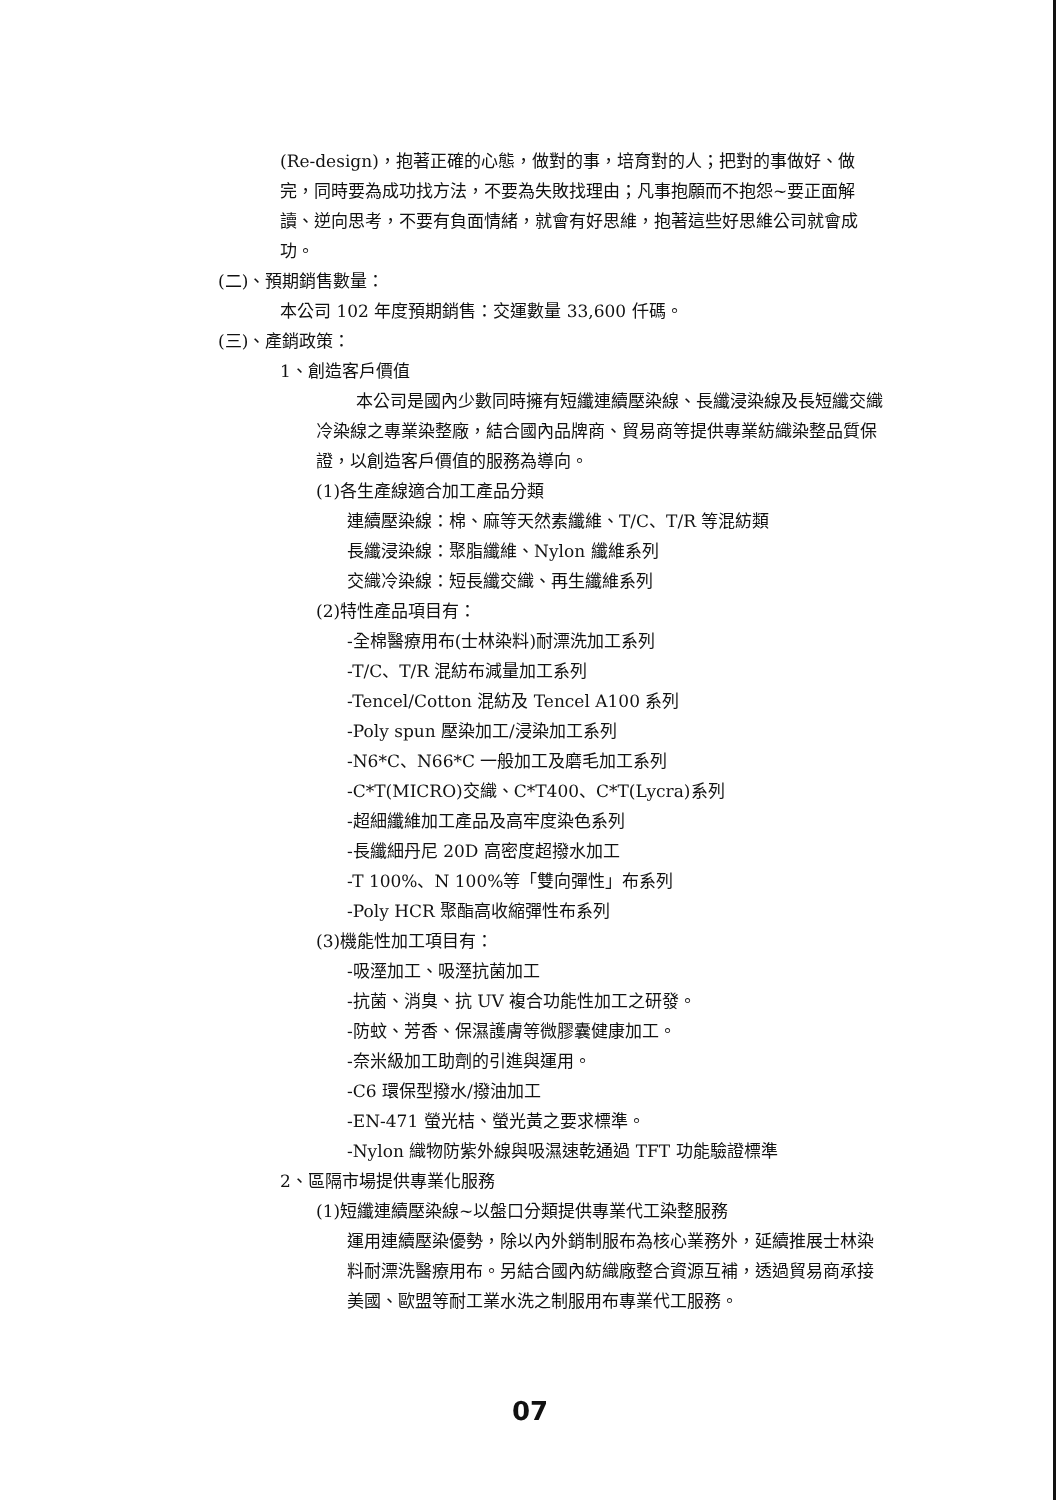(Re-design)，抱著正確的心態，做對的事，培育對的人；把對的事做好、做完，同時要為成功找方法，不要為失敗找理由；凡事抱願而不抱怨~要正面解讀、逆向思考，不要有負面情緒，就會有好思維，抱著這些好思維公司就會成功。
(二)、預期銷售數量：
本公司 102 年度預期銷售：交運數量 33,600 仟碼。
(三)、產銷政策：
1、創造客戶價值
本公司是國內少數同時擁有短纖連續壓染線、長纖浸染線及長短纖交織冷染線之專業染整廠，結合國內品牌商、貿易商等提供專業紡織染整品質保證，以創造客戶價值的服務為導向。
(1)各生產線適合加工產品分類
連續壓染線：棉、麻等天然素纖維、T/C、T/R 等混紡類
長纖浸染線：聚脂纖維、Nylon 纖維系列
交織冷染線：短長纖交織、再生纖維系列
(2)特性產品項目有：
-全棉醫療用布(士林染料)耐漂洗加工系列
-T/C、T/R 混紡布減量加工系列
-Tencel/Cotton 混紡及 Tencel A100 系列
-Poly spun 壓染加工/浸染加工系列
-N6*C、N66*C 一般加工及磨毛加工系列
-C*T(MICRO)交織、C*T400、C*T(Lycra)系列
-超細纖維加工產品及高牢度染色系列
-長纖細丹尼 20D 高密度超撥水加工
-T 100%、N 100%等「雙向彈性」布系列
-Poly HCR 聚酯高收縮彈性布系列
(3)機能性加工項目有：
-吸溼加工、吸溼抗菌加工
-抗菌、消臭、抗 UV 複合功能性加工之研發。
-防蚊、芳香、保濕護膚等微膠囊健康加工。
-奈米級加工助劑的引進與運用。
-C6 環保型撥水/撥油加工
-EN-471 螢光桔、螢光黃之要求標準。
-Nylon 織物防紫外線與吸濕速乾通過 TFT 功能驗證標準
2、區隔市場提供專業化服務
(1)短纖連續壓染線~以盤口分類提供專業代工染整服務
運用連續壓染優勢，除以內外銷制服布為核心業務外，延續推展士林染料耐漂洗醫療用布。另結合國內紡織廠整合資源互補，透過貿易商承接美國、歐盟等耐工業水洗之制服用布專業代工服務。
07